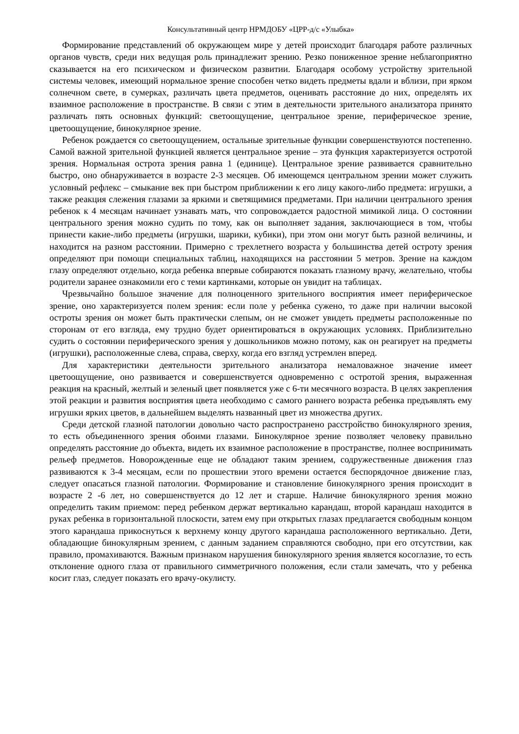Консультативный центр НРМДОБУ «ЦРР-д/с «Улыбка»
Формирование представлений об окружающем мире у детей происходит благодаря работе различных органов чувств, среди них ведущая роль принадлежит зрению. Резко пониженное зрение неблагоприятно сказывается на его психическом и физическом развитии. Благодаря особому устройству зрительной системы человек, имеющий нормальное зрение способен четко видеть предметы вдали и вблизи, при ярком солнечном свете, в сумерках, различать цвета предметов, оценивать расстояние до них, определять их взаимное расположение в пространстве. В связи с этим в деятельности зрительного анализатора принято различать пять основных функций: светоощущение, центральное зрение, периферическое зрение, цветоощущение, бинокулярное зрение.
Ребенок рождается со светоощущением, остальные зрительные функции совершенствуются постепенно. Самой важной зрительной функцией является центральное зрение – эта функция характеризуется остротой зрения. Нормальная острота зрения равна 1 (единице). Центральное зрение развивается сравнительно быстро, оно обнаруживается в возрасте 2-3 месяцев. Об имеющемся центральном зрении может служить условный рефлекс – смыкание век при быстром приближении к его лицу какого-либо предмета: игрушки, а также реакция слежения глазами за яркими и светящимися предметами. При наличии центрального зрения ребенок к 4 месяцам начинает узнавать мать, что сопровождается радостной мимикой лица. О состоянии центрального зрения можно судить по тому, как он выполняет задания, заключающиеся в том, чтобы принести какие-либо предметы (игрушки, шарики, кубики), при этом они могут быть разной величины, и находится на разном расстоянии. Примерно с трехлетнего возраста у большинства детей остроту зрения определяют при помощи специальных таблиц, находящихся на расстоянии 5 метров. Зрение на каждом глазу определяют отдельно, когда ребенка впервые собираются показать глазному врачу, желательно, чтобы родители заранее ознакомили его с теми картинками, которые он увидит на таблицах.
Чрезвычайно большое значение для полноценного зрительного восприятия имеет периферическое зрение, оно характеризуется полем зрения: если поле у ребенка сужено, то даже при наличии высокой остроты зрения он может быть практически слепым, он не сможет увидеть предметы расположенные по сторонам от его взгляда, ему трудно будет ориентироваться в окружающих условиях. Приблизительно судить о состоянии периферического зрения у дошкольников можно потому, как он реагирует на предметы (игрушки), расположенные слева, справа, сверху, когда его взгляд устремлен вперед.
Для характеристики деятельности зрительного анализатора немаловажное значение имеет цветоощущение, оно развивается и совершенствуется одновременно с остротой зрения, выраженная реакция на красный, желтый и зеленый цвет появляется уже с 6-ти месячного возраста. В целях закрепления этой реакции и развития восприятия цвета необходимо с самого раннего возраста ребенка предъявлять ему игрушки ярких цветов, в дальнейшем выделять названный цвет из множества других.
Среди детской глазной патологии довольно часто распространено расстройство бинокулярного зрения, то есть объединенного зрения обоими глазами. Бинокулярное зрение позволяет человеку правильно определять расстояние до объекта, видеть их взаимное расположение в пространстве, полнее воспринимать рельеф предметов. Новорожденные еще не обладают таким зрением, содружественные движения глаз развиваются к 3-4 месяцам, если по прошествии этого времени остается беспорядочное движение глаз, следует опасаться глазной патологии. Формирование и становление бинокулярного зрения происходит в возрасте 2 -6 лет, но совершенствуется до 12 лет и старше. Наличие бинокулярного зрения можно определить таким приемом: перед ребенком держат вертикально карандаш, второй карандаш находится в руках ребенка в горизонтальной плоскости, затем ему при открытых глазах предлагается свободным концом этого карандаша прикоснуться к верхнему концу другого карандаша расположенного вертикально. Дети, обладающие бинокулярным зрением, с данным заданием справляются свободно, при его отсутствии, как правило, промахиваются. Важным признаком нарушения бинокулярного зрения является косоглазие, то есть отклонение одного глаза от правильного симметричного положения, если стали замечать, что у ребенка косит глаз, следует показать его врачу-окулисту.